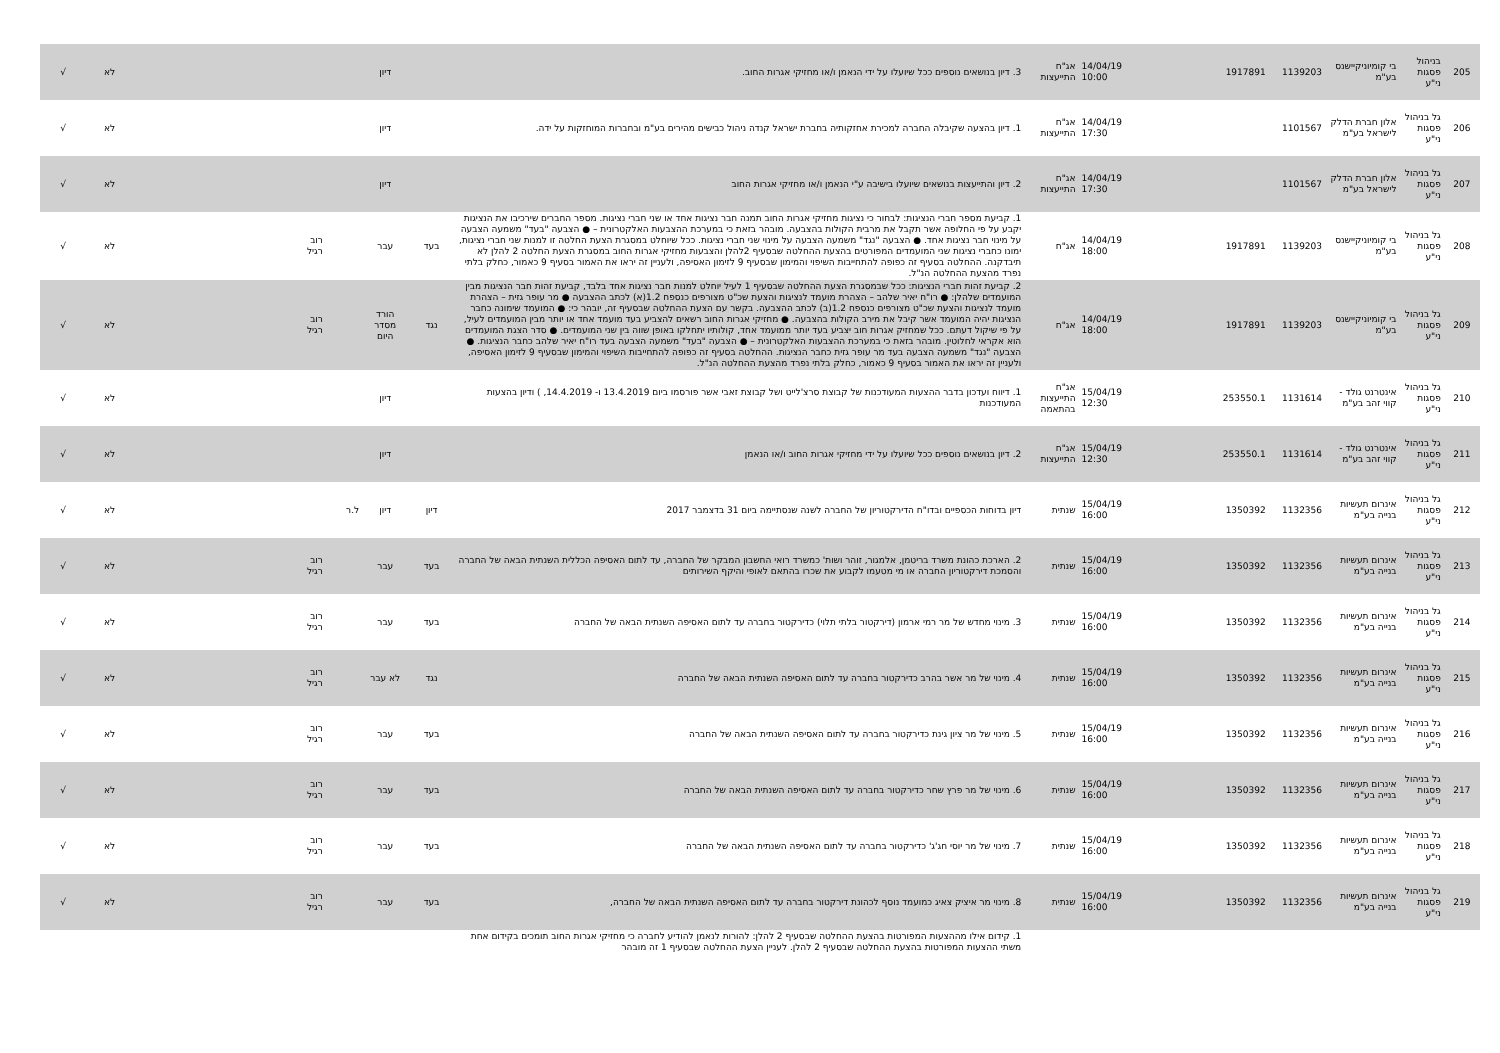| 205 | בניהול פסגות ני"ע | בי קומיוניקיישנס בע"מ | 1139203 | 1917891 | | 14/04/19 10:00 | אג"ח התייעצות | 3. דיון בנושאים נוספים ככל שיועלו על ידי הנאמן ו/או מחזיקי אגרות החוב. | | דיון | | | | לא | √ |
| 206 | גל בניהול פסגות ני"ע | אלון חברת הדלק לישראל בע"מ | 1101567 | | | 14/04/19 17:30 | אג"ח התייעצות | 1. דיון בהצעה שקיבלה החברה למכירת אחזקותיה בחברת ישראל קנדה ניהול כבישים מהירים בע"מ ובחברות המוחזקות על ידה. | | דיון | | | | לא | √ |
| 207 | גל בניהול פסגות ני"ע | אלון חברת הדלק לישראל בע"מ | 1101567 | | | 14/04/19 17:30 | אג"ח התייעצות | 2. דיון והתייעצות בנושאים שיועלו בישיבה ע"י הנאמן ו/או מחזיקי אגרות החוב | | דיון | | | | לא | √ |
| 208 | גל בניהול פסגות ני"ע | בי קומיוניקיישנס בע"מ | 1139203 | 1917891 | | 14/04/19 18:00 | אג"ח | 1. קביעת מספר חברי הנציגות: לבחור כי נציגות מחזיקי אגרות החוב תמנה חבר נציגות אחד או שני חברי נציגות. מספר החברים שירכיבו את הנציגות יקבע על פי החלופה אשר תקבל את מרבית הקולות בהצבעה. מובהר בזאת כי במערכת ההצבעות האלקטרונית – ● הצבעה "בעד" משמעה הצבעה על מינוי חבר נציגות אחד. ● הצבעה "נגד" משמעה הצבעה על מינוי שני חברי נציגות. ככל שיוחלט במסגרת הצעת החלטה זו למנות שני חברי נציגות, ימונו כחברי נציגות שני המועמדים המפורטים בהצעת ההחלטה שבסעיף 2להלן והצבעות מחזיקי אגרות החוב במסגרת הצעת החלטה 2 להלן לא תיבדקנה. ההחלטה בסעיף זה כפופה להתחייבות השיפוי והמימון שבסעיף 9 לזימון האסיפה, ולעניין זה יראו את האמור בסעיף 9 כאמור, כחלק בלתי נפרד מהצעת ההחלטה הנ"ל. | בעד | עבר | | רוב רגיל | | לא | √ |
| 209 | גל בניהול פסגות ני"ע | בי קומיוניקיישנס בע"מ | 1139203 | 1917891 | | 14/04/19 18:00 | אג"ח | 2. קביעת זהות חברי הנציגות: ככל שבמסגרת הצעת ההחלטה שבסעיף 1 לעיל יוחלט למנות חבר נציגות אחד בלבד, קביעת זהות חבר הנציגות מבין המועמדים שלהלן: ● רו"ח יאיר שלהב – הצהרת מועמד לנציגות והצעת שכ"ט מצורפים כנספח 1.2(א) לכתב ההצבעה ● מר עופר גזית – הצהרת מועמד לנציגות והצעת שכ"ט מצורפים כנספח 1.2(ב) לכתב ההצבעה. בקשר עם הצעת ההחלטה שבסעיף זה, יובהר כי: ● המועמד שימונה כחבר הנציגות יהיה המועמד אשר קיבל את מירב הקולות בהצבעה. ● מחזיקי אגרות החוב רשאים להצביע בעד מועמד אחד או יותר מבין המועמדים לעיל, על פי שיקול דעתם. ככל שמחזיק אגרות חוב יצביע בעד יותר ממועמד אחד, קולותיו יתחלקו באופן שווה בין שני המועמדים. ● סדר הצגת המועמדים הוא אקראי לחלוטין. מובהר בזאת כי במערכת ההצבעות האלקטרונית – ● הצבעה "בעד" משמעה הצבעה בעד רו"ח יאיר שלהב כחבר הנציגות. ● הצבעה "נגד" משמעה הצבעה בעד מר עופר גזית כחבר הנציגות. ההחלטה בסעיף זה כפופה להתחייבות השיפוי והמימון שבסעיף 9 לזימון האסיפה, ולעניין זה יראו את האמור בסעיף 9 כאמור, כחלק בלתי נפרד מהצעת ההחלטה הנ"ל. | נגד | הורד מסדר היום | | רוב רגיל | | לא | √ |
| 210 | גל בניהול פסגות ני"ע | אינטרנט גולד - קווי זהב בע"מ | 1131614 | 253550.1 | | 15/04/19 12:30 | אג"ח התייעצות בהתאמה | 1. דיווח ועדכון בדבר ההצעות המעודכנות של קבוצת סרצ'לייט ושל קבוצת זאבי אשר פורסמו ביום 13.4.2019 ו- 14.4.2019, ) ודיון בהצעות המעודכנות | | דיון | | | | לא | √ |
| 211 | גל בניהול פסגות ני"ע | אינטרנט גולד - קווי זהב בע"מ | 1131614 | 253550.1 | | 15/04/19 12:30 | אג"ח התייעצות | 2. דיון בנושאים נוספים ככל שיועלו על ידי מחזיקי אגרות החוב ו/או הנאמן | | דיון | | | | לא | √ |
| 212 | גל בניהול פסגות ני"ע | אינרום תעשיות בנייה בע"מ | 1132356 | 1350392 | | 15/04/19 16:00 | שנתית | דיון בדוחות הכספיים ובדו"ח הדירקטוריון של החברה לשנה שנסתיימה ביום 31 בדצמבר 2017 | דיון | דיון | ל.ר | | | לא | √ |
| 213 | גל בניהול פסגות ני"ע | אינרום תעשיות בנייה בע"מ | 1132356 | 1350392 | | 15/04/19 16:00 | שנתית | 2. הארכת כהונת משרד בריטמן, אלמגור, זוהר ושות' כמשרד רואי החשבון המבקר של החברה, עד לתום האסיפה הכללית השנתית הבאה של החברה והסמכת דירקטוריון החברה או מי מטעמו לקבוע את שכרו בהתאם לאופי והיקף השירותים | בעד | עבר | | רוב רגיל | | לא | √ |
| 214 | גל בניהול פסגות ני"ע | אינרום תעשיות בנייה בע"מ | 1132356 | 1350392 | | 15/04/19 16:00 | שנתית | 3. מינוי מחדש של מר רמי ארמון (דירקטור בלתי תלוי) כדירקטור בחברה עד לתום האסיפה השנתית הבאה של החברה | בעד | עבר | | רוב רגיל | | לא | √ |
| 215 | גל בניהול פסגות ני"ע | אינרום תעשיות בנייה בע"מ | 1132356 | 1350392 | | 15/04/19 16:00 | שנתית | 4. מינוי של מר אשר בהרב כדירקטור בחברה עד לתום האסיפה השנתית הבאה של החברה | נגד | לא עבר | | רוב רגיל | | לא | √ |
| 216 | גל בניהול פסגות ני"ע | אינרום תעשיות בנייה בע"מ | 1132356 | 1350392 | | 15/04/19 16:00 | שנתית | 5. מינוי של מר ציון גינת כדירקטור בחברה עד לתום האסיפה השנתית הבאה של החברה | בעד | עבר | | רוב רגיל | | לא | √ |
| 217 | גל בניהול פסגות ני"ע | אינרום תעשיות בנייה בע"מ | 1132356 | 1350392 | | 15/04/19 16:00 | שנתית | 6. מינוי של מר פרץ שחר כדירקטור בחברה עד לתום האסיפה השנתית הבאה של החברה | בעד | עבר | | רוב רגיל | | לא | √ |
| 218 | גל בניהול פסגות ני"ע | אינרום תעשיות בנייה בע"מ | 1132356 | 1350392 | | 15/04/19 16:00 | שנתית | 7. מינוי של מר יוסי חג'ג' כדירקטור בחברה עד לתום האסיפה השנתית הבאה של החברה | בעד | עבר | | רוב רגיל | | לא | √ |
| 219 | גל בניהול פסגות ני"ע | אינרום תעשיות בנייה בע"מ | 1132356 | 1350392 | | 15/04/19 16:00 | שנתית | 8. מינוי מר איציק צאיג כמועמד נוסף לכהונת דירקטור בחברה עד לתום האסיפה השנתית הבאה של החברה, | בעד | עבר | | רוב רגיל | | לא | √ |
| | | | | | | | | 1. קידום אילו מההצעות המפורטות בהצעת ההחלטה שבסעיף 2 להלן: להורות לנאמן להודיע לחברה כי מחזיקי אגרות החוב תומכים בקידום אחת משתי ההצעות המפורטות בהצעת ההחלטה שבסעיף 2 להלן. לעניין הצעת ההחלטה שבסעיף 1 זה מובהר | | | | | | | |